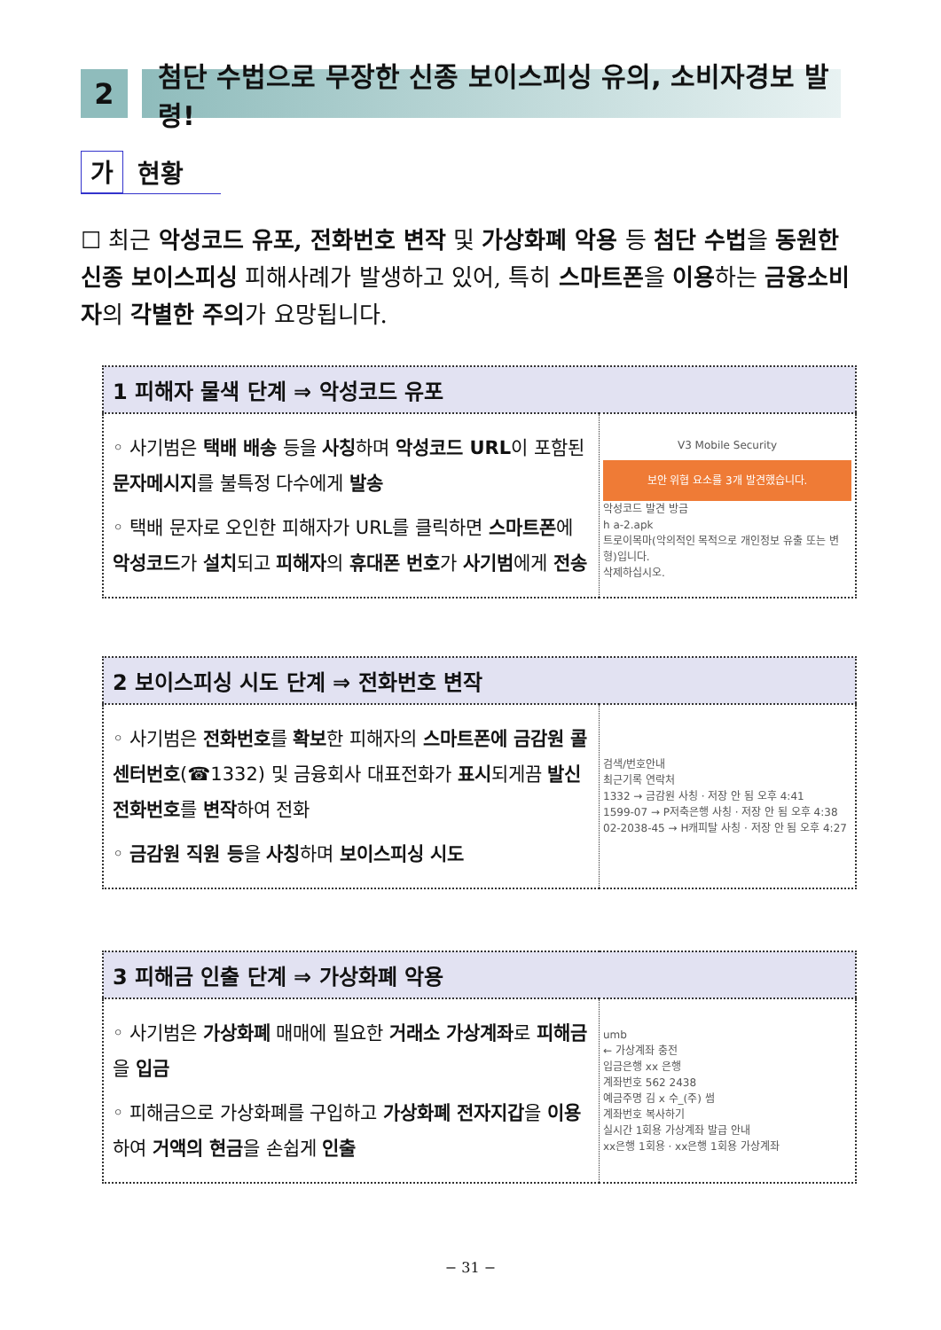2 첨단 수법으로 무장한 신종 보이스피싱 유의, 소비자경보 발령!
가 현황
☐ 최근 악성코드 유포, 전화번호 변작 및 가상화폐 악용 등 첨단 수법을 동원한 신종 보이스피싱 피해사례가 발생하고 있어, 특히 스마트폰을 이용하는 금융소비자의 각별한 주의가 요망됩니다.
| 1 피해자 물색 단계 ⇒ 악성코드 유포 | |
| --- | --- |
| ◦ 사기범은 택배 배송 등을 사칭 하며 악성코드 URL 이 포함된 문자메시지 를 불특정 다수에게 발송 ◦ 택배 문자로 오인한 피해자가 URL를 클릭하면 스마트폰 에 악성코드 가 설치 되고 피해자 의 휴대폰 번호 가 사기범 에게 전송 | V3 Mobile Security 보안 위협 요소를 3개 발견했습니다. 악성코드 발견 방금 h a-2.apk 트로이목마(악의적인 목적으로 개인정보 유출 또는 변형)입니다. 삭제하십시오. |
| 2 보이스피싱 시도 단계 ⇒ 전화번호 변작 | |
| --- | --- |
| ◦ 사기범은 전화번호 를 확보 한 피해자의 스마트폰에 금감원 콜센터번호 (☎1332) 및 금융회사 대표전화가 표시 되게끔 발신 전화번호 를 변작 하여 전화 ◦ 금감원 직원 등 을 사칭 하며 보이스피싱 시도 | 검색/번호안내 최근기록 연락처 1332 → 금감원 사칭 · 저장 안 됨 오후 4:41 1599-07 → P저축은행 사칭 · 저장 안 됨 오후 4:38 02-2038-45 → H캐피탈 사칭 · 저장 안 됨 오후 4:27 |
| 3 피해금 인출 단계 ⇒ 가상화폐 악용 | |
| --- | --- |
| ◦ 사기범은 가상화폐 매매에 필요한 거래소 가상계좌 로 피해금 을 입금 ◦ 피해금으로 가상화폐를 구입하고 가상화폐 전자지갑 을 이용 하여 거액의 현금 을 손쉽게 인출 | umb ← 가상계좌 충전 입금은행 xx 은행 계좌번호 562 2438 예금주명 김 x 수_(주) 썸 계좌번호 복사하기 실시간 1회용 가상계좌 발급 안내 xx은행 1회용 · xx은행 1회용 가상계좌 |
− 31 −